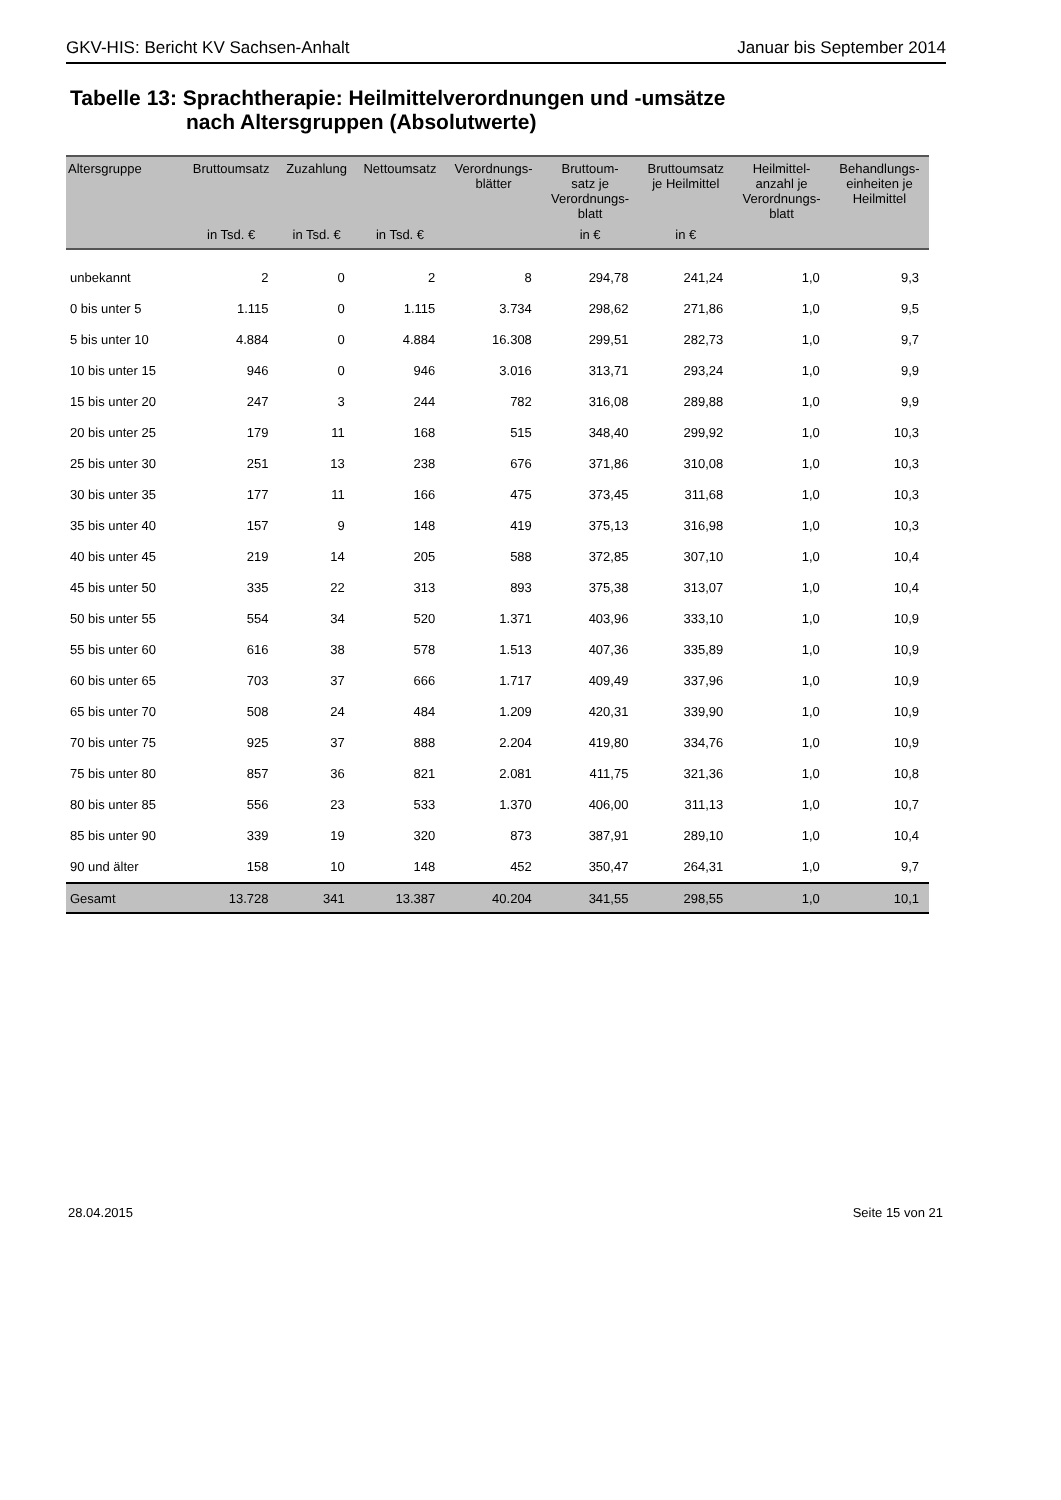GKV-HIS: Bericht KV Sachsen-Anhalt Januar bis September 2014
Tabelle 13: Sprachtherapie: Heilmittelverordnungen und -umsätze
nach Altersgruppen (Absolutwerte)
| Altersgruppe | Bruttoumsatz | Zuzahlung | Nettoumsatz | Verordnungs- blätter | Bruttoum- satz je Verordnungs- blatt | Bruttoumsatz je Heilmittel | Heilmittel- anzahl je Verordnungs- blatt | Behandlungs- einheiten je Heilmittel |
| --- | --- | --- | --- | --- | --- | --- | --- | --- |
| | in Tsd. € | in Tsd. € | in Tsd. € | | in € | in € | | |
| unbekannt | 2 | 0 | 2 | 8 | 294,78 | 241,24 | 1,0 | 9,3 |
| 0 bis unter 5 | 1.115 | 0 | 1.115 | 3.734 | 298,62 | 271,86 | 1,0 | 9,5 |
| 5 bis unter 10 | 4.884 | 0 | 4.884 | 16.308 | 299,51 | 282,73 | 1,0 | 9,7 |
| 10 bis unter 15 | 946 | 0 | 946 | 3.016 | 313,71 | 293,24 | 1,0 | 9,9 |
| 15 bis unter 20 | 247 | 3 | 244 | 782 | 316,08 | 289,88 | 1,0 | 9,9 |
| 20 bis unter 25 | 179 | 11 | 168 | 515 | 348,40 | 299,92 | 1,0 | 10,3 |
| 25 bis unter 30 | 251 | 13 | 238 | 676 | 371,86 | 310,08 | 1,0 | 10,3 |
| 30 bis unter 35 | 177 | 11 | 166 | 475 | 373,45 | 311,68 | 1,0 | 10,3 |
| 35 bis unter 40 | 157 | 9 | 148 | 419 | 375,13 | 316,98 | 1,0 | 10,3 |
| 40 bis unter 45 | 219 | 14 | 205 | 588 | 372,85 | 307,10 | 1,0 | 10,4 |
| 45 bis unter 50 | 335 | 22 | 313 | 893 | 375,38 | 313,07 | 1,0 | 10,4 |
| 50 bis unter 55 | 554 | 34 | 520 | 1.371 | 403,96 | 333,10 | 1,0 | 10,9 |
| 55 bis unter 60 | 616 | 38 | 578 | 1.513 | 407,36 | 335,89 | 1,0 | 10,9 |
| 60 bis unter 65 | 703 | 37 | 666 | 1.717 | 409,49 | 337,96 | 1,0 | 10,9 |
| 65 bis unter 70 | 508 | 24 | 484 | 1.209 | 420,31 | 339,90 | 1,0 | 10,9 |
| 70 bis unter 75 | 925 | 37 | 888 | 2.204 | 419,80 | 334,76 | 1,0 | 10,9 |
| 75 bis unter 80 | 857 | 36 | 821 | 2.081 | 411,75 | 321,36 | 1,0 | 10,8 |
| 80 bis unter 85 | 556 | 23 | 533 | 1.370 | 406,00 | 311,13 | 1,0 | 10,7 |
| 85 bis unter 90 | 339 | 19 | 320 | 873 | 387,91 | 289,10 | 1,0 | 10,4 |
| 90 und älter | 158 | 10 | 148 | 452 | 350,47 | 264,31 | 1,0 | 9,7 |
| Gesamt | 13.728 | 341 | 13.387 | 40.204 | 341,55 | 298,55 | 1,0 | 10,1 |
28.04.2015 Seite 15 von 21